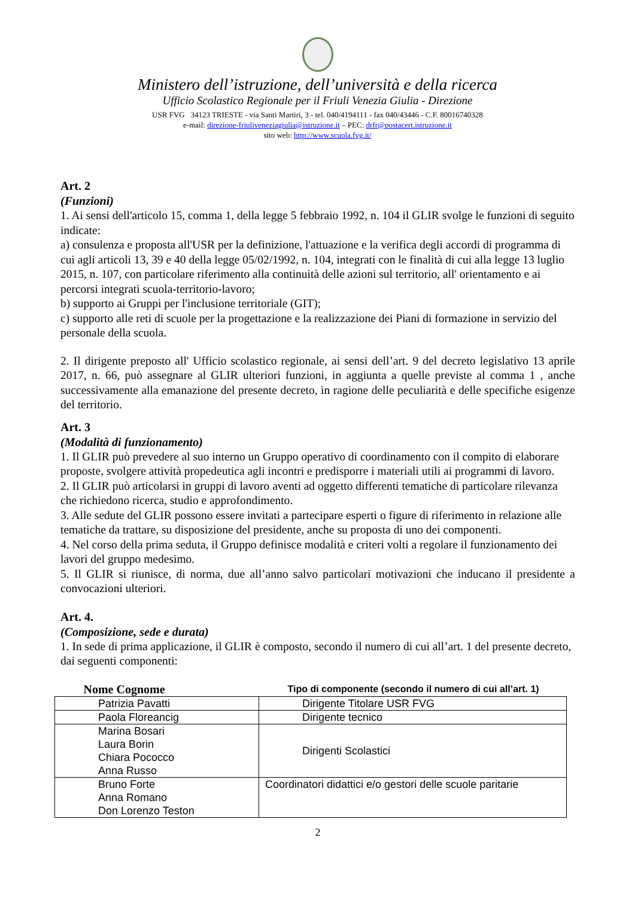Ministero dell’istruzione, dell’università e della ricerca
Ufficio Scolastico Regionale per il Friuli Venezia Giulia - Direzione
USR FVG 34123 TRIESTE - via Santi Martiri, 3 - tel. 040/4194111 - fax 040/43446 - C.F. 80016740328
e-mail: direzione-friuliveneziagiulia@istruzione.it – PEC: drfr@postacert.istruzione.it
sito web: http://www.scuola.fvg.it/
Art. 2
(Funzioni)
1. Ai sensi dell'articolo 15, comma 1, della legge 5 febbraio 1992, n. 104 il GLIR svolge le funzioni di seguito indicate:
a) consulenza e proposta all'USR per la definizione, l'attuazione e la verifica degli accordi di programma di cui agli articoli 13, 39 e 40 della legge 05/02/1992, n. 104, integrati con le finalità di cui alla legge 13 luglio 2015, n. 107, con particolare riferimento alla continuità delle azioni sul territorio, all' orientamento e ai percorsi integrati scuola-territorio-lavoro;
b) supporto ai Gruppi per l'inclusione territoriale (GIT);
c) supporto alle reti di scuole per la progettazione e la realizzazione dei Piani di formazione in servizio del personale della scuola.
2. Il dirigente preposto all' Ufficio scolastico regionale, ai sensi dell’art. 9 del decreto legislativo 13 aprile 2017, n. 66, può assegnare al GLIR ulteriori funzioni, in aggiunta a quelle previste al comma 1 , anche successivamente alla emanazione del presente decreto, in ragione delle peculiarità e delle specifiche esigenze del territorio.
Art. 3
(Modalità di funzionamento)
1. Il GLIR può prevedere al suo interno un Gruppo operativo di coordinamento con il compito di elaborare proposte, svolgere attività propedeutica agli incontri e predisporre i materiali utili ai programmi di lavoro.
2. Il GLIR può articolarsi in gruppi di lavoro aventi ad oggetto differenti tematiche di particolare rilevanza che richiedono ricerca, studio e approfondimento.
3. Alle sedute del GLIR possono essere invitati a partecipare esperti o figure di riferimento in relazione alle tematiche da trattare, su disposizione del presidente, anche su proposta di uno dei componenti.
4. Nel corso della prima seduta, il Gruppo definisce modalità e criteri volti a regolare il funzionamento dei lavori del gruppo medesimo.
5. Il GLIR si riunisce, di norma, due all’anno salvo particolari motivazioni che inducano il presidente a convocazioni ulteriori.
Art. 4.
(Composizione, sede e durata)
1. In sede di prima applicazione, il GLIR è composto, secondo il numero di cui all’art. 1 del presente decreto, dai seguenti componenti:
| Nome Cognome | Tipo di componente (secondo il numero di cui all’art. 1) |
| --- | --- |
| Patrizia Pavatti | Dirigente Titolare USR FVG |
| Paola Floreancig | Dirigente tecnico |
| Marina Bosari Laura Borin Chiara Pococco Anna Russo | Dirigenti Scolastici |
| Bruno Forte Anna Romano Don Lorenzo Teston | Coordinatori didattici e/o gestori delle scuole paritarie |
2